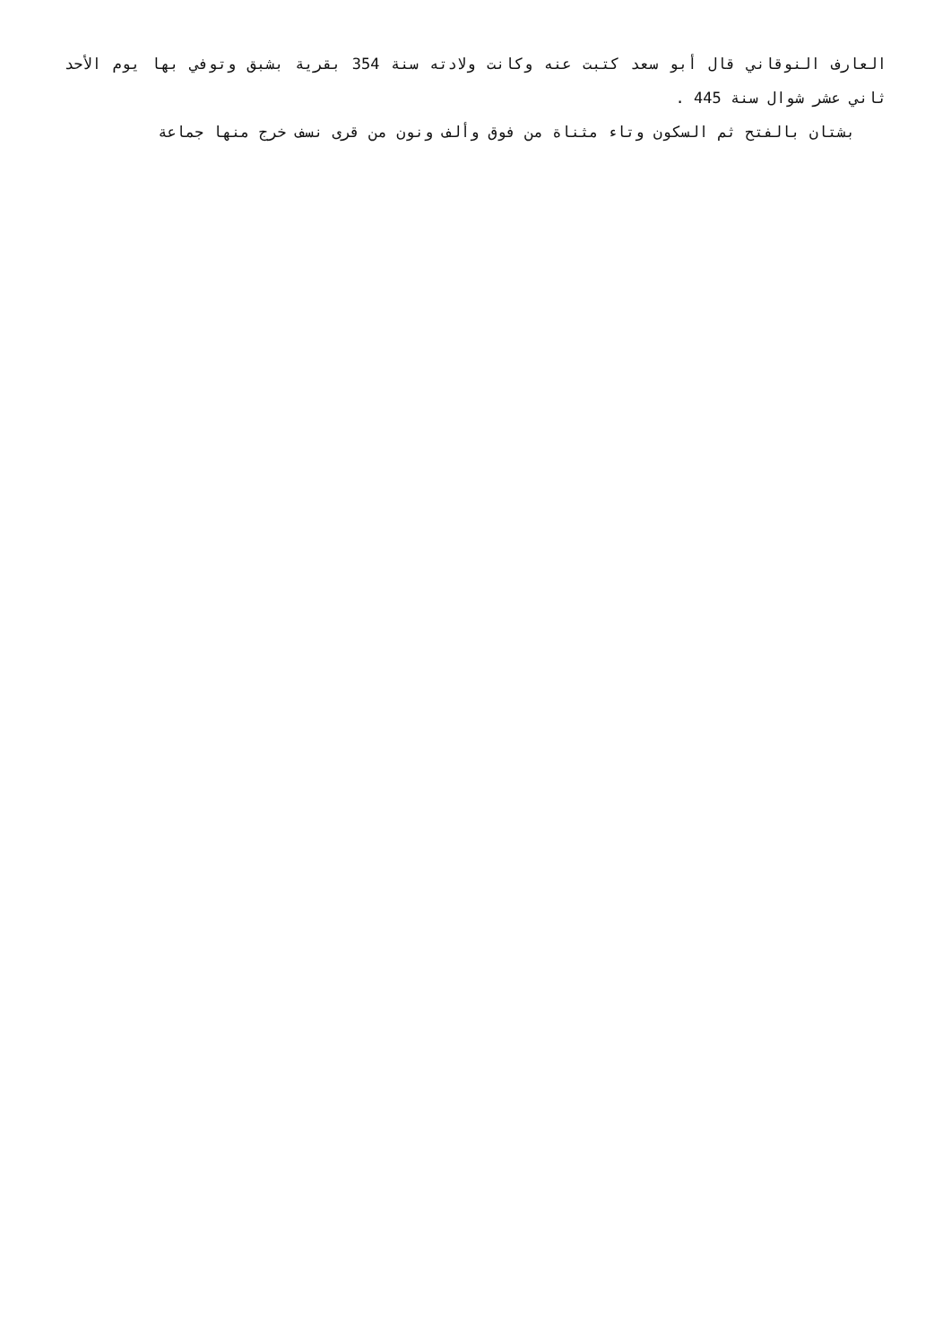العارف النوقاني قال أبو سعد كتبت عنه وكانت ولادته سنة 354 بقرية بشبق وتوفي بها يوم الأحد ثاني عشر شوال سنة 445 .
بشتان بالفتح ثم السكون وتاء مثناة من فوق وألف ونون من قرى نسف خرج منها جماعة